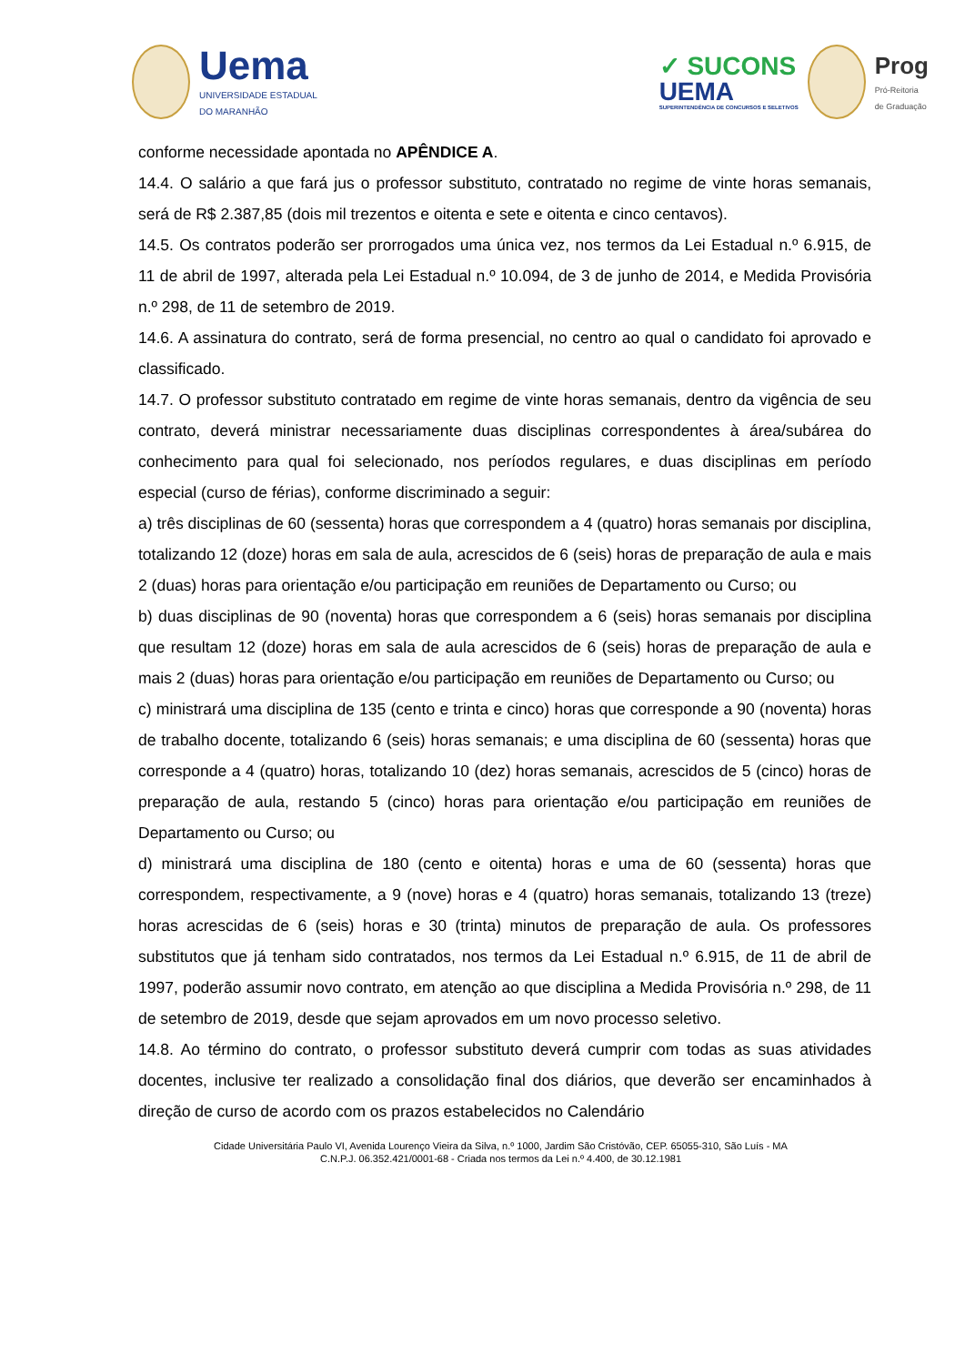Uema
UNIVERSIDADE ESTADUAL
DO MARANHÃO
✓ SUCONS
UEMA
SUPERINTENDÊNCIA DE CONCURSOS E SELETIVOS
Prog
Pró-Reitoria
de Graduação
conforme necessidade apontada no APÊNDICE A.
14.4. O salário a que fará jus o professor substituto, contratado no regime de vinte horas semanais, será de R$ 2.387,85 (dois mil trezentos e oitenta e sete e oitenta e cinco centavos).
14.5. Os contratos poderão ser prorrogados uma única vez, nos termos da Lei Estadual n.º 6.915, de 11 de abril de 1997, alterada pela Lei Estadual n.º 10.094, de 3 de junho de 2014, e Medida Provisória n.º 298, de 11 de setembro de 2019.
14.6. A assinatura do contrato, será de forma presencial, no centro ao qual o candidato foi aprovado e classificado.
14.7. O professor substituto contratado em regime de vinte horas semanais, dentro da vigência de seu contrato, deverá ministrar necessariamente duas disciplinas correspondentes à área/subárea do conhecimento para qual foi selecionado, nos períodos regulares, e duas disciplinas em período especial (curso de férias), conforme discriminado a seguir:
a) três disciplinas de 60 (sessenta) horas que correspondem a 4 (quatro) horas semanais por disciplina, totalizando 12 (doze) horas em sala de aula, acrescidos de 6 (seis) horas de preparação de aula e mais 2 (duas) horas para orientação e/ou participação em reuniões de Departamento ou Curso; ou
b) duas disciplinas de 90 (noventa) horas que correspondem a 6 (seis) horas semanais por disciplina que resultam 12 (doze) horas em sala de aula acrescidos de 6 (seis) horas de preparação de aula e mais 2 (duas) horas para orientação e/ou participação em reuniões de Departamento ou Curso; ou
c) ministrará uma disciplina de 135 (cento e trinta e cinco) horas que corresponde a 90 (noventa) horas de trabalho docente, totalizando 6 (seis) horas semanais; e uma disciplina de 60 (sessenta) horas que corresponde a 4 (quatro) horas, totalizando 10 (dez) horas semanais, acrescidos de 5 (cinco) horas de preparação de aula, restando 5 (cinco) horas para orientação e/ou participação em reuniões de Departamento ou Curso; ou
d) ministrará uma disciplina de 180 (cento e oitenta) horas e uma de 60 (sessenta) horas que correspondem, respectivamente, a 9 (nove) horas e 4 (quatro) horas semanais, totalizando 13 (treze) horas acrescidas de 6 (seis) horas e 30 (trinta) minutos de preparação de aula. Os professores substitutos que já tenham sido contratados, nos termos da Lei Estadual n.º 6.915, de 11 de abril de 1997, poderão assumir novo contrato, em atenção ao que disciplina a Medida Provisória n.º 298, de 11 de setembro de 2019, desde que sejam aprovados em um novo processo seletivo.
14.8. Ao término do contrato, o professor substituto deverá cumprir com todas as suas atividades docentes, inclusive ter realizado a consolidação final dos diários, que deverão ser encaminhados à direção de curso de acordo com os prazos estabelecidos no Calendário
Cidade Universitária Paulo VI, Avenida Lourenço Vieira da Silva, n.º 1000, Jardim São Cristóvão, CEP. 65055-310, São Luís - MA
C.N.P.J. 06.352.421/0001-68 - Criada nos termos da Lei n.º 4.400, de 30.12.1981